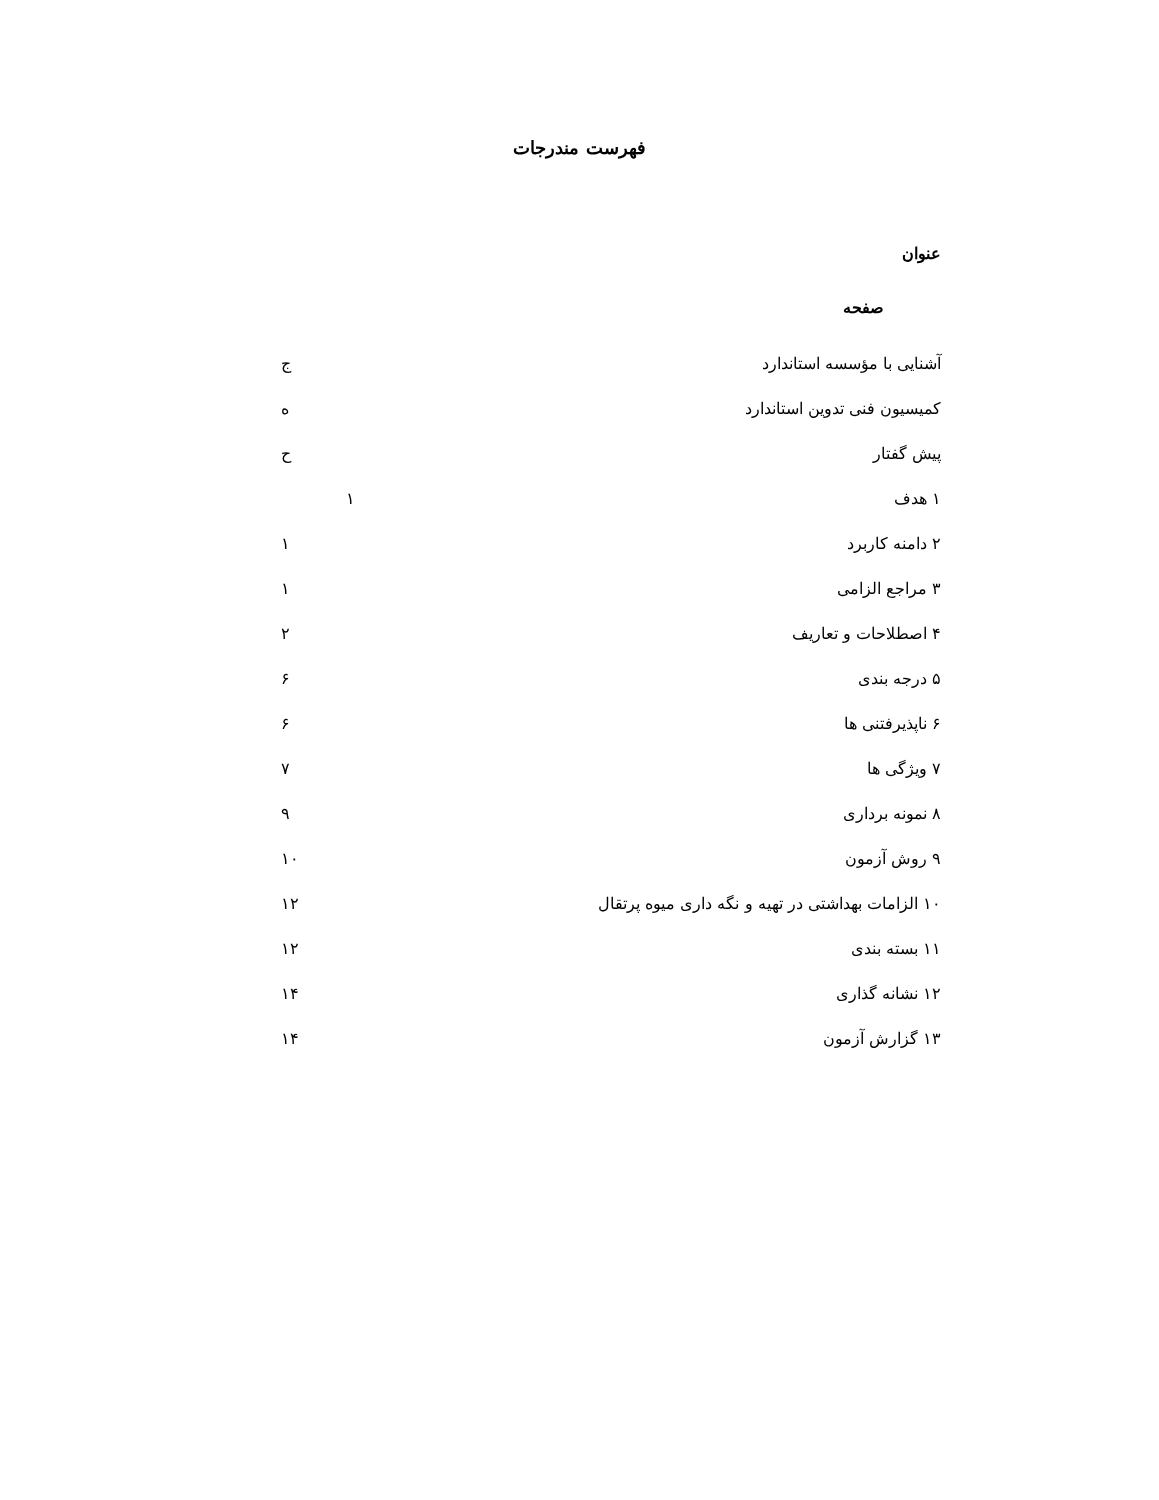فهرست مندرجات
عنوان
صفحه
آشنایی با مؤسسه استاندارد ج
کمیسیون فنی تدوین استاندارد ه
پیش گفتار ح
۱ هدف ۱
۲ دامنه کاربرد ۱
۳ مراجع الزامی ۱
۴ اصطلاحات و تعاریف ۲
۵ درجه بندی ۶
۶ ناپذیرفتنی ها ۶
۷ ویژگی ها ۷
۸ نمونه برداری ۹
۹ روش آزمون ۱۰
۱۰ الزامات بهداشتی در تهیه و نگه داری میوه پرتقال ۱۲
۱۱ بسته بندی ۱۲
۱۲ نشانه گذاری ۱۴
۱۳ گزارش آزمون ۱۴